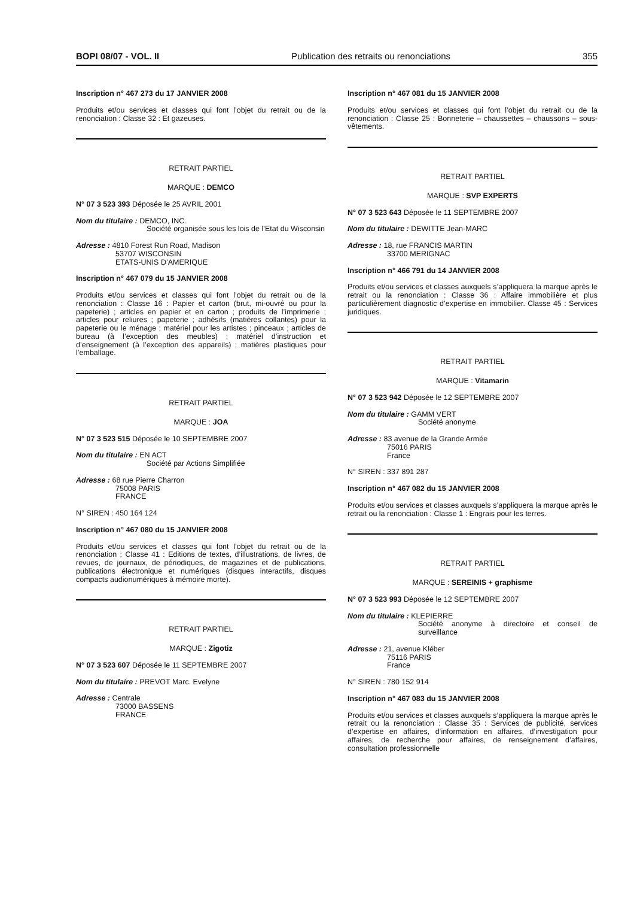BOPI 08/07 - VOL. II Publication des retraits ou renonciations 355
Inscription n° 467 273 du 17 JANVIER 2008
Produits et/ou services et classes qui font l’objet du retrait ou de la renonciation : Classe 32 : Et gazeuses.
RETRAIT PARTIEL
MARQUE : DEMCO
N° 07 3 523 393 Déposée le 25 AVRIL 2001
Nom du titulaire : DEMCO, INC.
Société organisée sous les lois de l’Etat du Wisconsin
Adresse : 4810 Forest Run Road, Madison
53707 WISCONSIN
ETATS-UNIS D’AMERIQUE
Inscription n° 467 079 du 15 JANVIER 2008
Produits et/ou services et classes qui font l’objet du retrait ou de la renonciation : Classe 16 : Papier et carton (brut, mi-ouvré ou pour la papeterie) ; articles en papier et en carton ; produits de l’imprimerie ; articles pour reliures ; papeterie ; adhésifs (matières collantes) pour la papeterie ou le ménage ; matériel pour les artistes ; pinceaux ; articles de bureau (à l’exception des meubles) ; matériel d’instruction et d’enseignement (à l’exception des appareils) ; matières plastiques pour l’emballage.
RETRAIT PARTIEL
MARQUE : JOA
N° 07 3 523 515 Déposée le 10 SEPTEMBRE 2007
Nom du titulaire : EN ACT
Société par Actions Simplifiée
Adresse : 68 rue Pierre Charron
75008 PARIS
FRANCE
N° SIREN : 450 164 124
Inscription n° 467 080 du 15 JANVIER 2008
Produits et/ou services et classes qui font l’objet du retrait ou de la renonciation : Classe 41 : Editions de textes, d’illustrations, de livres, de revues, de journaux, de périodiques, de magazines et de publications, publications électronique et numériques (disques interactifs, disques compacts audionumériques à mémoire morte).
RETRAIT PARTIEL
MARQUE : Zigotiz
N° 07 3 523 607 Déposée le 11 SEPTEMBRE 2007
Nom du titulaire : PREVOT Marc. Evelyne
Adresse : Centrale
73000 BASSENS
FRANCE
Inscription n° 467 081 du 15 JANVIER 2008
Produits et/ou services et classes qui font l’objet du retrait ou de la renonciation : Classe 25 : Bonneterie – chaussettes – chaussons – sous-vêtements.
RETRAIT PARTIEL
MARQUE : SVP EXPERTS
N° 07 3 523 643 Déposée le 11 SEPTEMBRE 2007
Nom du titulaire : DEWITTE Jean-MARC
Adresse : 18, rue FRANCIS MARTIN
33700 MERIGNAC
Inscription n° 466 791 du 14 JANVIER 2008
Produits et/ou services et classes auxquels s’appliquera la marque après le retrait ou la renonciation : Classe 36 : Affaire immobilière et plus particulièrement diagnostic d’expertise en immobilier. Classe 45 : Services juridiques.
RETRAIT PARTIEL
MARQUE : Vitamarin
N° 07 3 523 942 Déposée le 12 SEPTEMBRE 2007
Nom du titulaire : GAMM VERT
Société anonyme
Adresse : 83 avenue de la Grande Armée
75016 PARIS
France
N° SIREN : 337 891 287
Inscription n° 467 082 du 15 JANVIER 2008
Produits et/ou services et classes auxquels s’appliquera la marque après le retrait ou la renonciation : Classe 1 : Engrais pour les terres.
RETRAIT PARTIEL
MARQUE : SEREINIS + graphisme
N° 07 3 523 993 Déposée le 12 SEPTEMBRE 2007
Nom du titulaire : KLEPIERRE
Société anonyme à directoire et conseil de surveillance
Adresse : 21, avenue Kléber
75116 PARIS
France
N° SIREN : 780 152 914
Inscription n° 467 083 du 15 JANVIER 2008
Produits et/ou services et classes auxquels s’appliquera la marque après le retrait ou la renonciation : Classe 35 : Services de publicité, services d’expertise en affaires, d’information en affaires, d’investigation pour affaires, de recherche pour affaires, de renseignement d’affaires, consultation professionnelle